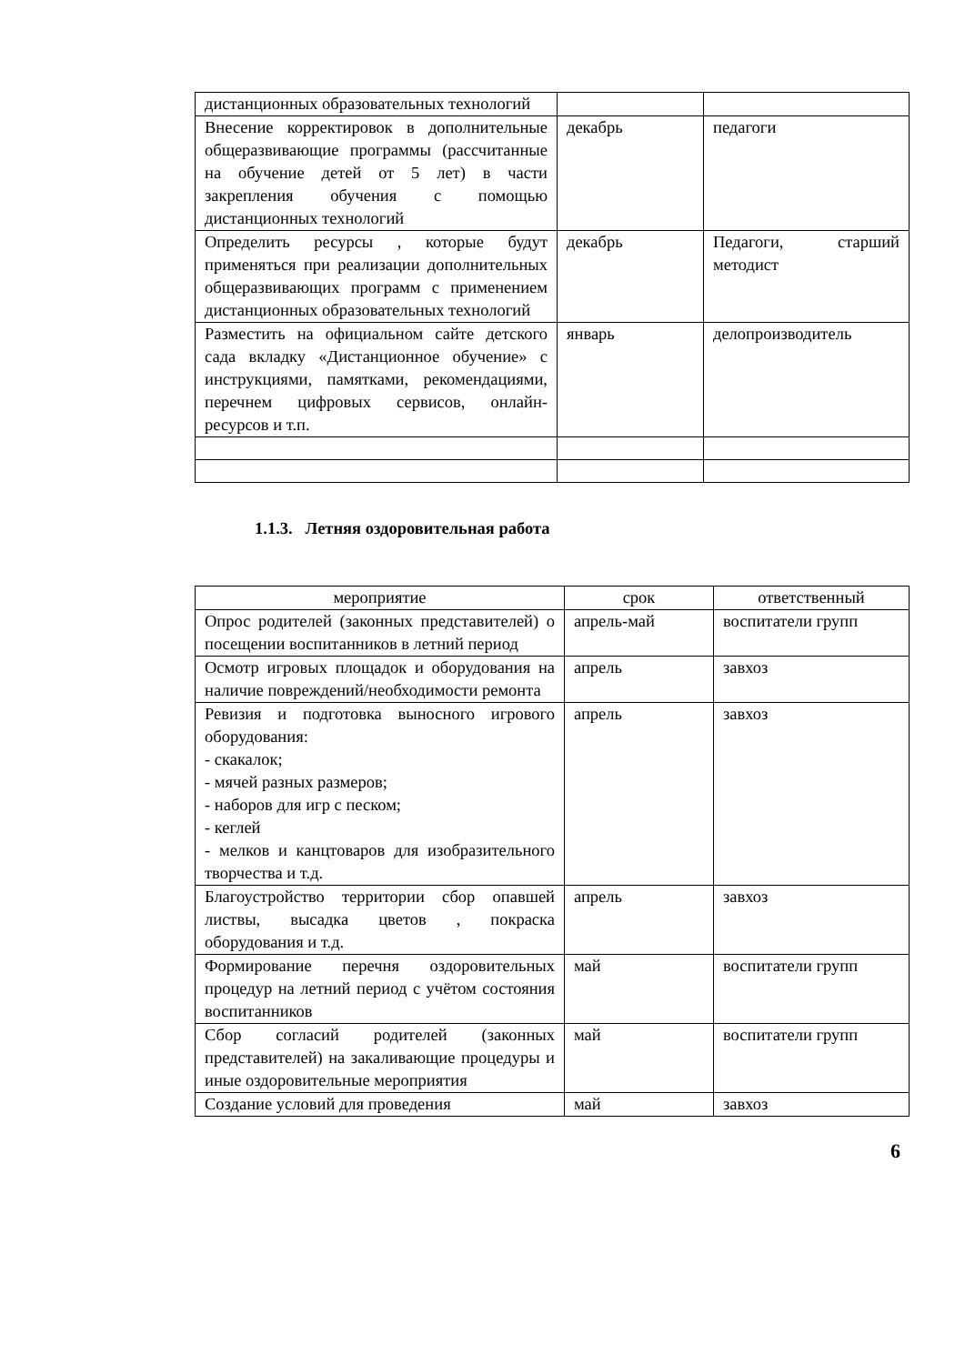| дистанционных образовательных технологий | | |
| Внесение корректировок в дополнительные общеразвивающие программы (рассчитанные на обучение детей от 5 лет) в части закрепления обучения с помощью дистанционных технологий | декабрь | педагоги |
| Определить ресурсы , которые будут применяться при реализации дополнительных общеразвивающих программ с применением дистанционных образовательных технологий | декабрь | Педагоги, старший методист |
| Разместить на официальном сайте детского сада вкладку «Дистанционное обучение» с инструкциями, памятками, рекомендациями, перечнем цифровых сервисов, онлайн-ресурсов и т.п. | январь | делопроизводитель |
1.1.3. Летняя оздоровительная работа
| мероприятие | срок | ответственный |
| --- | --- | --- |
| Опрос родителей (законных представителей) о посещении воспитанников в летний период | апрель-май | воспитатели групп |
| Осмотр игровых площадок и оборудования на наличие повреждений/необходимости ремонта | апрель | завхоз |
| Ревизия и подготовка выносного игрового оборудования: - скакалок; - мячей разных размеров; - наборов для игр с песком; - кеглей - мелков и канцтоваров для изобразительного творчества и т.д. | апрель | завхоз |
| Благоустройство территории сбор опавшей листвы, высадка цветов , покраска оборудования и т.д. | апрель | завхоз |
| Формирование перечня оздоровительных процедур на летний период с учётом состояния воспитанников | май | воспитатели групп |
| Сбор согласий родителей (законных представителей) на закаливающие процедуры и иные оздоровительные мероприятия | май | воспитатели групп |
| Создание условий для проведения | май | завхоз |
6